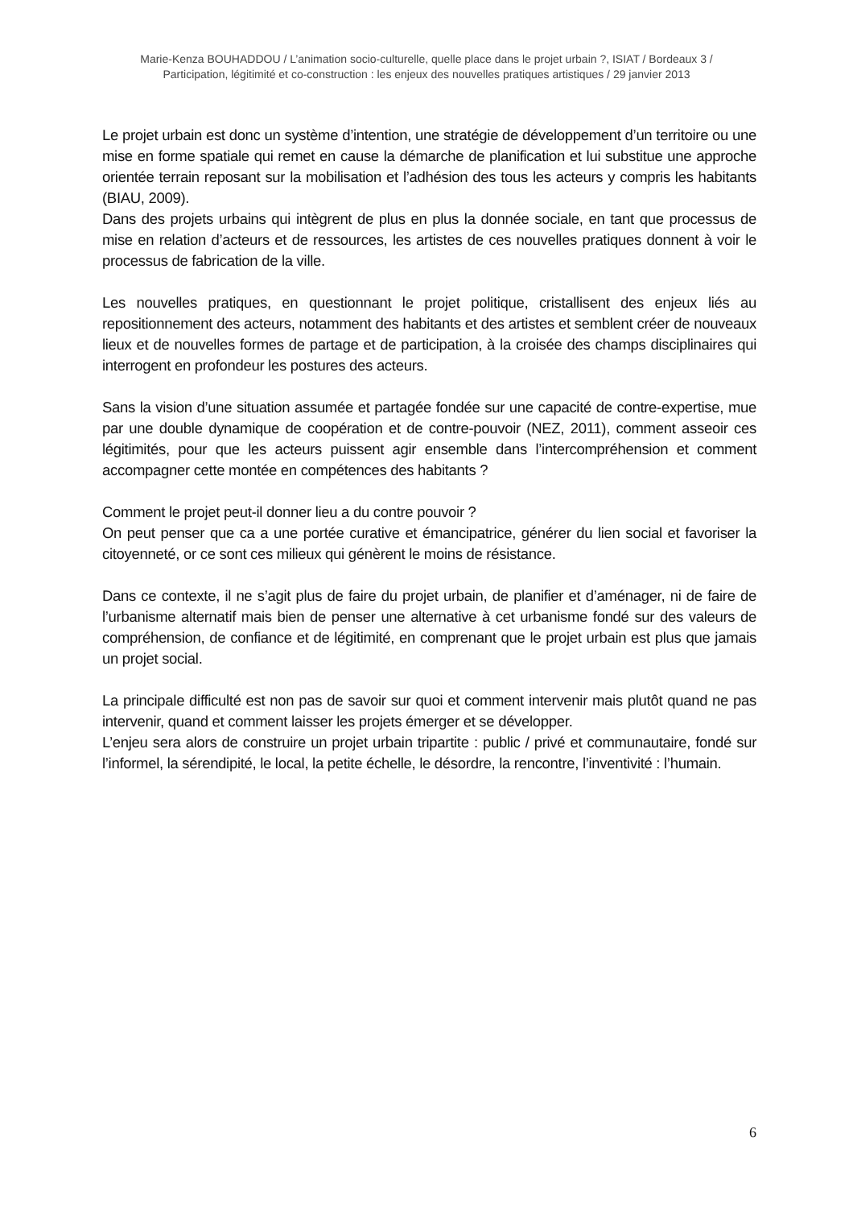Marie-Kenza BOUHADDOU / L’animation socio-culturelle, quelle place dans le projet urbain ?, ISIAT / Bordeaux 3 /
Participation, légitimité et co-construction : les enjeux des nouvelles pratiques artistiques / 29 janvier 2013
Le projet urbain est donc un système d’intention, une stratégie de développement d’un territoire ou une mise en forme spatiale qui remet en cause la démarche de planification et lui substitue une approche orientée terrain reposant sur la mobilisation et l’adhésion des tous les acteurs y compris les habitants (BIAU, 2009).
Dans des projets urbains qui intègrent de plus en plus la donnée sociale, en tant que processus de mise en relation d’acteurs et de ressources, les artistes de ces nouvelles pratiques donnent à voir le processus de fabrication de la ville.
Les nouvelles pratiques, en questionnant le projet politique, cristallisent des enjeux liés au repositionnement des acteurs, notamment des habitants et des artistes et semblent créer de nouveaux lieux et de nouvelles formes de partage et de participation, à la croisée des champs disciplinaires qui interrogent en profondeur les postures des acteurs.
Sans la vision d’une situation assumée et partagée fondée sur une capacité de contre-expertise, mue par une double dynamique de coopération et de contre-pouvoir (NEZ, 2011), comment asseoir ces légitimités, pour que les acteurs puissent agir ensemble dans l’intercompréhension et comment accompagner cette montée en compétences des habitants ?
Comment le projet peut-il donner lieu a du contre pouvoir ?
On peut penser que ca a une portée curative et émancipatrice, générer du lien social et favoriser la citoyenneté, or ce sont ces milieux qui génèrent le moins de résistance.
Dans ce contexte, il ne s’agit plus de faire du projet urbain, de planifier et d’aménager, ni de faire de l’urbanisme alternatif mais bien de penser une alternative à cet urbanisme fondé sur des valeurs de compréhension, de confiance et de légitimité, en comprenant que le projet urbain est plus que jamais un projet social.
La principale difficulté est non pas de savoir sur quoi et comment intervenir mais plutôt quand ne pas intervenir, quand et comment laisser les projets émerger et se développer.
L’enjeu sera alors de construire un projet urbain tripartite : public / privé et communautaire, fondé sur l’informel, la sérendipité, le local, la petite échelle, le désordre, la rencontre, l’inventivité : l’humain.
6